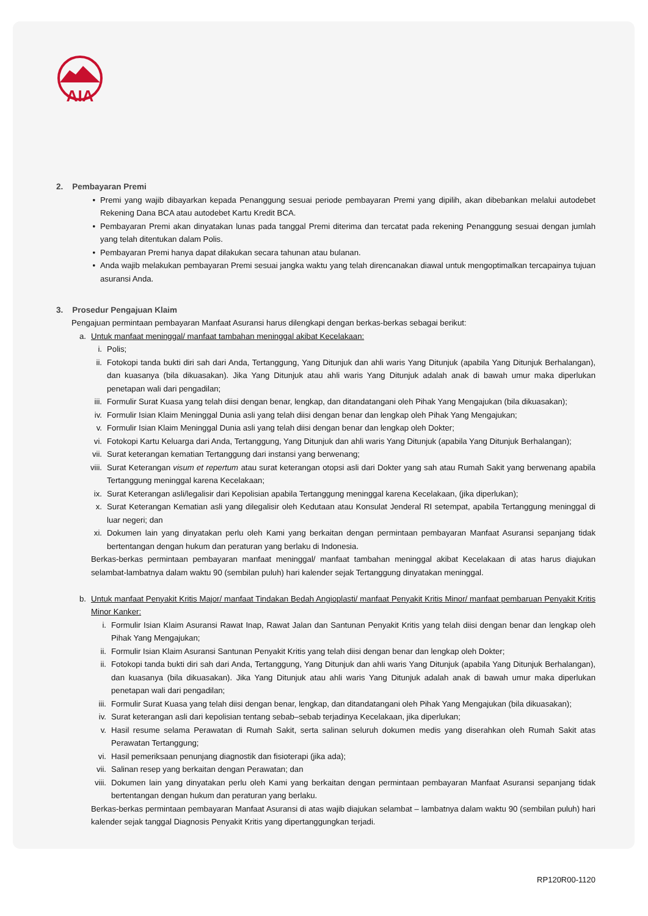AIA
2. Pembayaran Premi
• Premi yang wajib dibayarkan kepada Penanggung sesuai periode pembayaran Premi yang dipilih, akan dibebankan melalui autodebet Rekening Dana BCA atau autodebet Kartu Kredit BCA.
• Pembayaran Premi akan dinyatakan lunas pada tanggal Premi diterima dan tercatat pada rekening Penanggung sesuai dengan jumlah yang telah ditentukan dalam Polis.
• Pembayaran Premi hanya dapat dilakukan secara tahunan atau bulanan.
• Anda wajib melakukan pembayaran Premi sesuai jangka waktu yang telah direncanakan diawal untuk mengoptimalkan tercapainya tujuan asuransi Anda.
3. Prosedur Pengajuan Klaim
Pengajuan permintaan pembayaran Manfaat Asuransi harus dilengkapi dengan berkas-berkas sebagai berikut:
a. Untuk manfaat meninggal/ manfaat tambahan meninggal akibat Kecelakaan:
i. Polis;
ii. Fotokopi tanda bukti diri sah dari Anda, Tertanggung, Yang Ditunjuk dan ahli waris Yang Ditunjuk (apabila Yang Ditunjuk Berhalangan), dan kuasanya (bila dikuasakan). Jika Yang Ditunjuk atau ahli waris Yang Ditunjuk adalah anak di bawah umur maka diperlukan penetapan wali dari pengadilan;
iii. Formulir Surat Kuasa yang telah diisi dengan benar, lengkap, dan ditandatangani oleh Pihak Yang Mengajukan (bila dikuasakan);
iv. Formulir Isian Klaim Meninggal Dunia asli yang telah diisi dengan benar dan lengkap oleh Pihak Yang Mengajukan;
v. Formulir Isian Klaim Meninggal Dunia asli yang telah diisi dengan benar dan lengkap oleh Dokter;
vi. Fotokopi Kartu Keluarga dari Anda, Tertanggung, Yang Ditunjuk dan ahli waris Yang Ditunjuk (apabila Yang Ditunjuk Berhalangan);
vii. Surat keterangan kematian Tertanggung dari instansi yang berwenang;
viii. Surat Keterangan visum et repertum atau surat keterangan otopsi asli dari Dokter yang sah atau Rumah Sakit yang berwenang apabila Tertanggung meninggal karena Kecelakaan;
ix. Surat Keterangan asli/legalisir dari Kepolisian apabila Tertanggung meninggal karena Kecelakaan, (jika diperlukan);
x. Surat Keterangan Kematian asli yang dilegalisir oleh Kedutaan atau Konsulat Jenderal RI setempat, apabila Tertanggung meninggal di luar negeri; dan
xi. Dokumen lain yang dinyatakan perlu oleh Kami yang berkaitan dengan permintaan pembayaran Manfaat Asuransi sepanjang tidak bertentangan dengan hukum dan peraturan yang berlaku di Indonesia.
Berkas-berkas permintaan pembayaran manfaat meninggal/ manfaat tambahan meninggal akibat Kecelakaan di atas harus diajukan selambat-lambatnya dalam waktu 90 (sembilan puluh) hari kalender sejak Tertanggung dinyatakan meninggal.
b. Untuk manfaat Penyakit Kritis Major/ manfaat Tindakan Bedah Angioplasti/ manfaat Penyakit Kritis Minor/ manfaat pembaruan Penyakit Kritis Minor Kanker:
i. Formulir Isian Klaim Asuransi Rawat Inap, Rawat Jalan dan Santunan Penyakit Kritis yang telah diisi dengan benar dan lengkap oleh Pihak Yang Mengajukan;
ii. Formulir Isian Klaim Asuransi Santunan Penyakit Kritis yang telah diisi dengan benar dan lengkap oleh Dokter;
ii. Fotokopi tanda bukti diri sah dari Anda, Tertanggung, Yang Ditunjuk dan ahli waris Yang Ditunjuk (apabila Yang Ditunjuk Berhalangan), dan kuasanya (bila dikuasakan). Jika Yang Ditunjuk atau ahli waris Yang Ditunjuk adalah anak di bawah umur maka diperlukan penetapan wali dari pengadilan;
iii. Formulir Surat Kuasa yang telah diisi dengan benar, lengkap, dan ditandatangani oleh Pihak Yang Mengajukan (bila dikuasakan);
iv. Surat keterangan asli dari kepolisian tentang sebab–sebab terjadinya Kecelakaan, jika diperlukan;
v. Hasil resume selama Perawatan di Rumah Sakit, serta salinan seluruh dokumen medis yang diserahkan oleh Rumah Sakit atas Perawatan Tertanggung;
vi. Hasil pemeriksaan penunjang diagnostik dan fisioterapi (jika ada);
vii. Salinan resep yang berkaitan dengan Perawatan; dan
viii. Dokumen lain yang dinyatakan perlu oleh Kami yang berkaitan dengan permintaan pembayaran Manfaat Asuransi sepanjang tidak bertentangan dengan hukum dan peraturan yang berlaku.
Berkas-berkas permintaan pembayaran Manfaat Asuransi di atas wajib diajukan selambat – lambatnya dalam waktu 90 (sembilan puluh) hari kalender sejak tanggal Diagnosis Penyakit Kritis yang dipertanggungkan terjadi.
RP120R00-1120